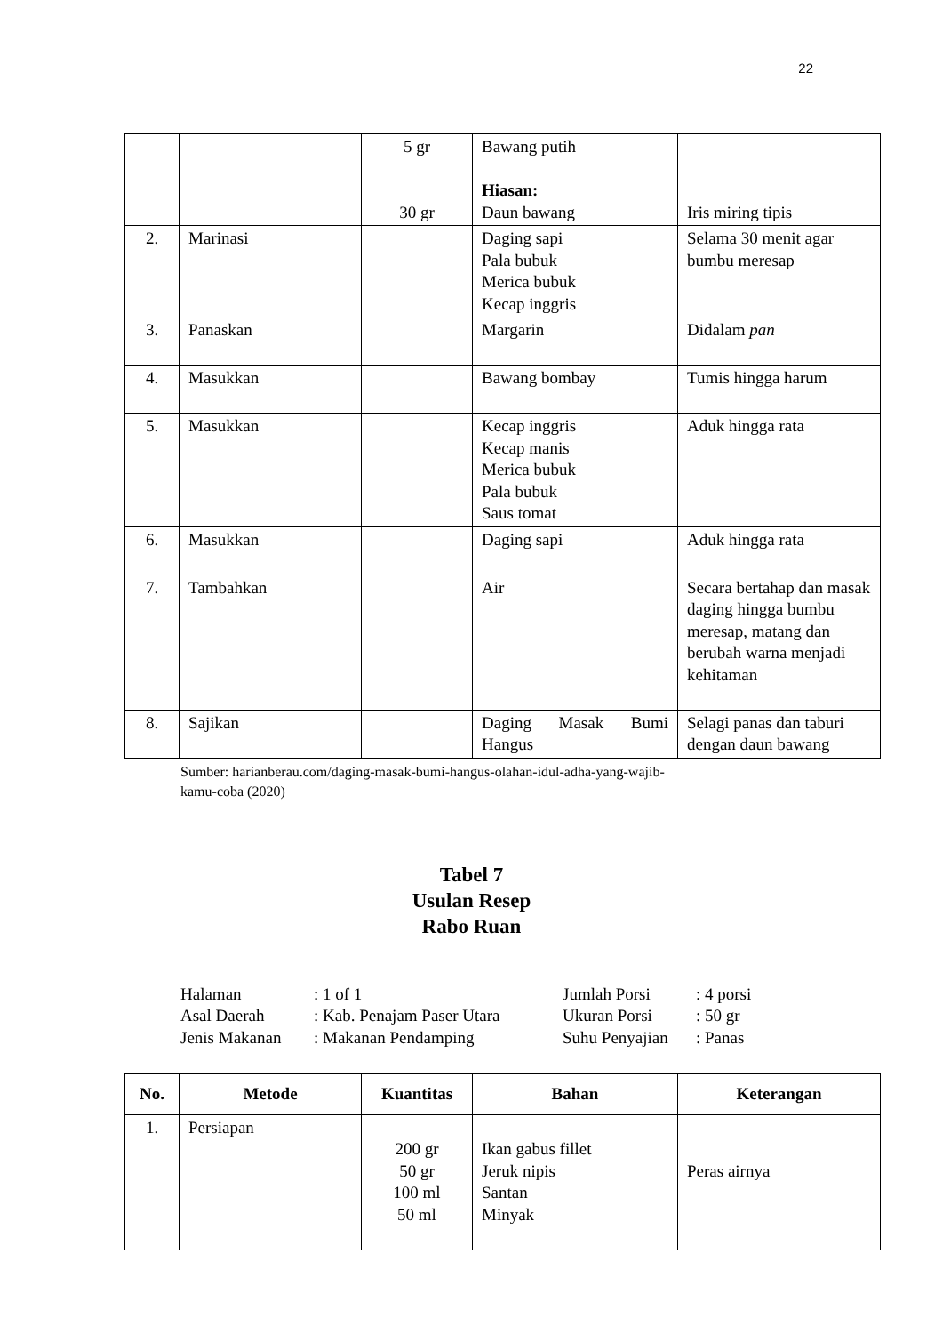22
| | | 5 gr 30 gr | Bawang putih Hiasan: Daun bawang | Iris miring tipis |
| 2. | Marinasi | | Daging sapi Pala bubuk Merica bubuk Kecap inggris | Selama 30 menit agar bumbu meresap |
| 3. | Panaskan | | Margarin | Didalam pan |
| 4. | Masukkan | | Bawang bombay | Tumis hingga harum |
| 5. | Masukkan | | Kecap inggris Kecap manis Merica bubuk Pala bubuk Saus tomat | Aduk hingga rata |
| 6. | Masukkan | | Daging sapi | Aduk hingga rata |
| 7. | Tambahkan | | Air | Secara bertahap dan masak daging hingga bumbu meresap, matang dan berubah warna menjadi kehitaman |
| 8. | Sajikan | | Daging Masak Bumi Hangus | Selagi panas dan taburi dengan daun bawang |
Sumber: harianberau.com/daging-masak-bumi-hangus-olahan-idul-adha-yang-wajib-
kamu-coba (2020)
Tabel 7
Usulan Resep
Rabo Ruan
| Halaman | : 1 of 1 | Jumlah Porsi | : 4 porsi |
| Asal Daerah | : Kab. Penajam Paser Utara | Ukuran Porsi | : 50 gr |
| Jenis Makanan | : Makanan Pendamping | Suhu Penyajian | : Panas |
| No. | Metode | Kuantitas | Bahan | Keterangan |
| --- | --- | --- | --- | --- |
| 1. | Persiapan | 200 gr 50 gr 100 ml 50 ml | Ikan gabus fillet Jeruk nipis Santan Minyak | Peras airnya |